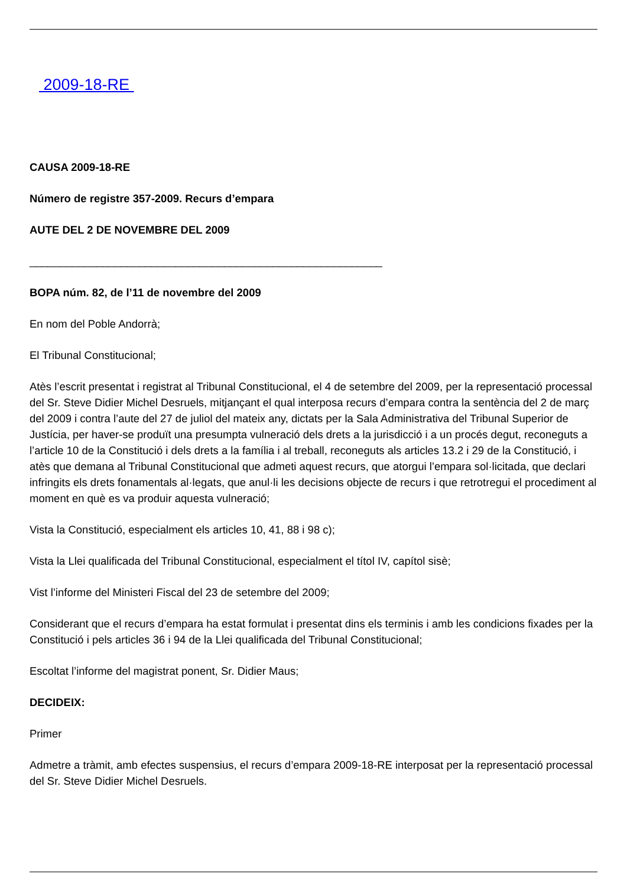2009-18-RE
CAUSA 2009-18-RE
Número de registre 357-2009. Recurs d’empara
AUTE DEL 2 DE NOVEMBRE DEL 2009
__________________________________________________________
BOPA núm. 82, de l’11 de novembre del 2009
En nom del Poble Andorrà;
El Tribunal Constitucional;
Atès l’escrit presentat i registrat al Tribunal Constitucional, el 4 de setembre del 2009, per la representació processal del Sr. Steve Didier Michel Desruels, mitjançant el qual interposa recurs d’empara contra la sentència del 2 de març del 2009 i contra l’aute del 27 de juliol del mateix any, dictats per la Sala Administrativa del Tribunal Superior de Justícia, per haver-se produït una presumpta vulneració dels drets a la jurisdicció i a un procés degut, reconeguts a l’article 10 de la Constitució i dels drets a la família i al treball, reconeguts als articles 13.2 i 29 de la Constitució, i atès que demana al Tribunal Constitucional que admeti aquest recurs, que atorgui l’empara sol·licitada, que declari infringits els drets fonamentals al·legats, que anul·li les decisions objecte de recurs i que retrotregui el procediment al moment en què es va produir aquesta vulneració;
Vista la Constitució, especialment els articles 10, 41, 88 i 98 c);
Vista la Llei qualificada del Tribunal Constitucional, especialment el títol IV, capítol sisè;
Vist l’informe del Ministeri Fiscal del 23 de setembre del 2009;
Considerant que el recurs d’empara ha estat formulat i presentat dins els terminis i amb les condicions fixades per la Constitució i pels articles 36 i 94 de la Llei qualificada del Tribunal Constitucional;
Escoltat l’informe del magistrat ponent, Sr. Didier Maus;
DECIDEIX:
Primer
Admetre a tràmit, amb efectes suspensius, el recurs d’empara 2009-18-RE interposat per la representació processal del Sr. Steve Didier Michel Desruels.